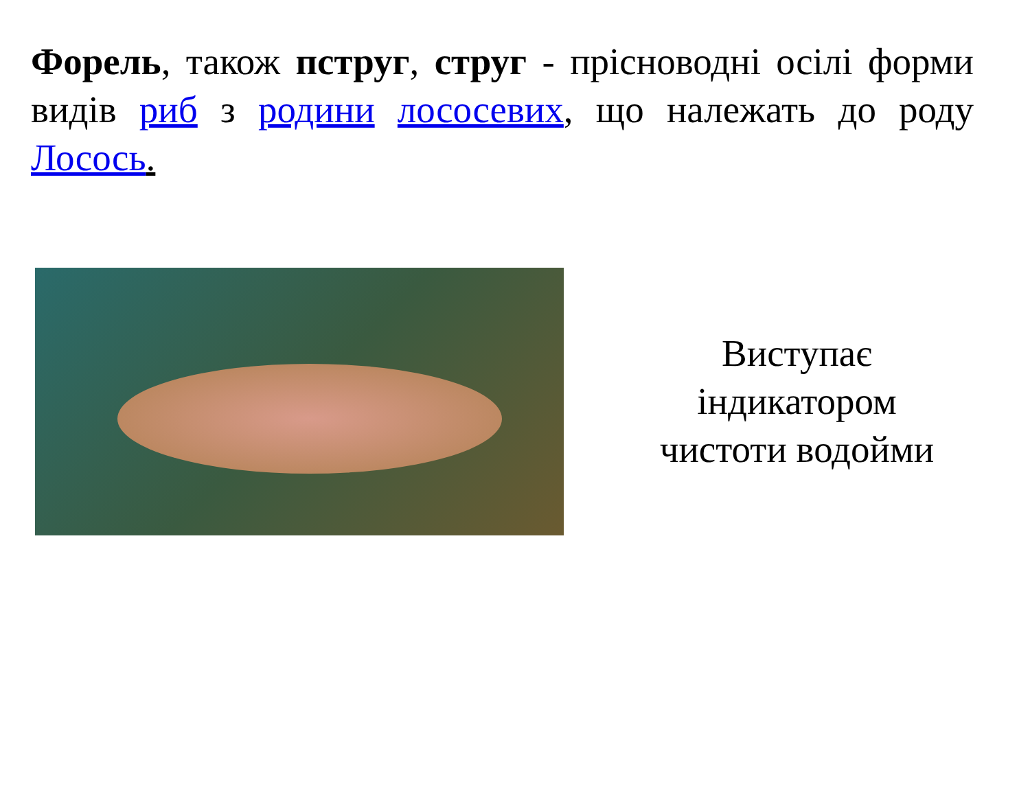Форель, також пструг, струг - прісноводні осілі форми видів риб з родини лососевих, що належать до роду Лосось.
Виступає
індикатором
чистоти водойми